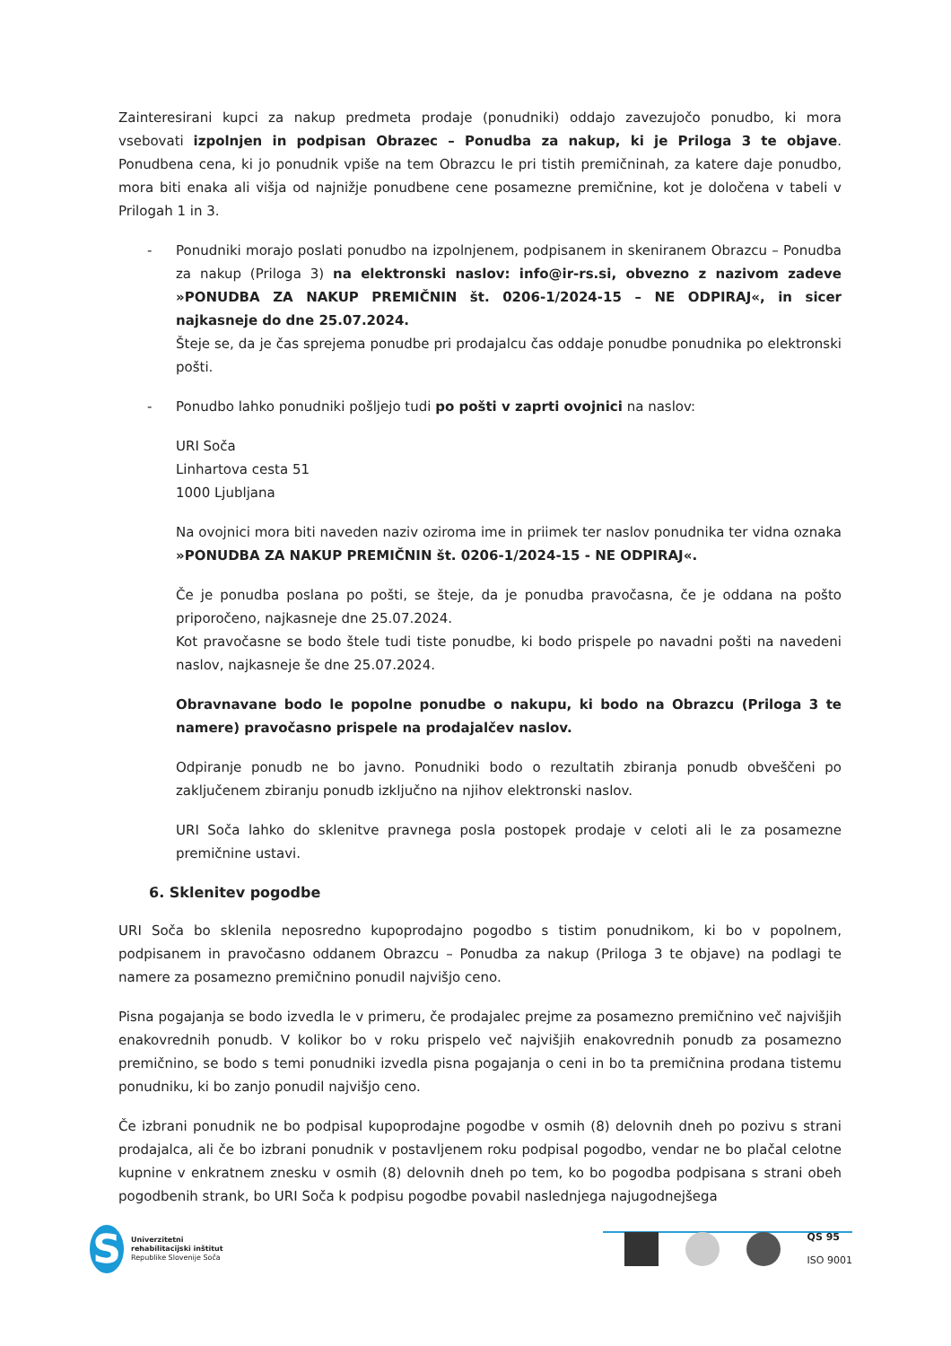Zainteresirani kupci za nakup predmeta prodaje (ponudniki) oddajo zavezujočo ponudbo, ki mora vsebovati izpolnjen in podpisan Obrazec – Ponudba za nakup, ki je Priloga 3 te objave. Ponudbena cena, ki jo ponudnik vpiše na tem Obrazcu le pri tistih premičninah, za katere daje ponudbo, mora biti enaka ali višja od najnižje ponudbene cene posamezne premičnine, kot je določena v tabeli v Prilogah 1 in 3.
- Ponudniki morajo poslati ponudbo na izpolnjenem, podpisanem in skeniranem Obrazcu – Ponudba za nakup (Priloga 3) na elektronski naslov: info@ir-rs.si, obvezno z nazivom zadeve »PONUDBA ZA NAKUP PREMIČNIN št. 0206-1/2024-15 – NE ODPIRAJ«, in sicer najkasneje do dne 25.07.2024.
Šteje se, da je čas sprejema ponudbe pri prodajalcu čas oddaje ponudbe ponudnika po elektronski pošti.
- Ponudbo lahko ponudniki pošljejo tudi po pošti v zaprti ovojnici na naslov:
URI Soča
Linhartova cesta 51
1000 Ljubljana
Na ovojnici mora biti naveden naziv oziroma ime in priimek ter naslov ponudnika ter vidna oznaka »PONUDBA ZA NAKUP PREMIČNIN št. 0206-1/2024-15 - NE ODPIRAJ«.
Če je ponudba poslana po pošti, se šteje, da je ponudba pravočasna, če je oddana na pošto priporočeno, najkasneje dne 25.07.2024.
Kot pravočasne se bodo štele tudi tiste ponudbe, ki bodo prispele po navadni pošti na navedeni naslov, najkasneje še dne 25.07.2024.
Obravnavane bodo le popolne ponudbe o nakupu, ki bodo na Obrazcu (Priloga 3 te namere) pravočasno prispele na prodajalčev naslov.
Odpiranje ponudb ne bo javno. Ponudniki bodo o rezultatih zbiranja ponudb obveščeni po zaključenem zbiranju ponudb izključno na njihov elektronski naslov.
URI Soča lahko do sklenitve pravnega posla postopek prodaje v celoti ali le za posamezne premičnine ustavi.
6. Sklenitev pogodbe
URI Soča bo sklenila neposredno kupoprodajno pogodbo s tistim ponudnikom, ki bo v popolnem, podpisanem in pravočasno oddanem Obrazcu – Ponudba za nakup (Priloga 3 te objave) na podlagi te namere za posamezno premičnino ponudil najvišjo ceno.
Pisna pogajanja se bodo izvedla le v primeru, če prodajalec prejme za posamezno premičnino več najvišjih enakovrednih ponudb. V kolikor bo v roku prispelo več najvišjih enakovrednih ponudb za posamezno premičnino, se bodo s temi ponudniki izvedla pisna pogajanja o ceni in bo ta premičnina prodana tistemu ponudniku, ki bo zanjo ponudil najvišjo ceno.
Če izbrani ponudnik ne bo podpisal kupoprodajne pogodbe v osmih (8) delovnih dneh po pozivu s strani prodajalca, ali če bo izbrani ponudnik v postavljenem roku podpisal pogodbo, vendar ne bo plačal celotne kupnine v enkratnem znesku v osmih (8) delovnih dneh po tem, ko bo pogodba podpisana s strani obeh pogodbenih strank, bo URI Soča k podpisu pogodbe povabil naslednjega najugodnejšega
S
Univerzitetni
rehabilitacijski inštitut
Republike Slovenije Soča
QS 95
ISO 9001